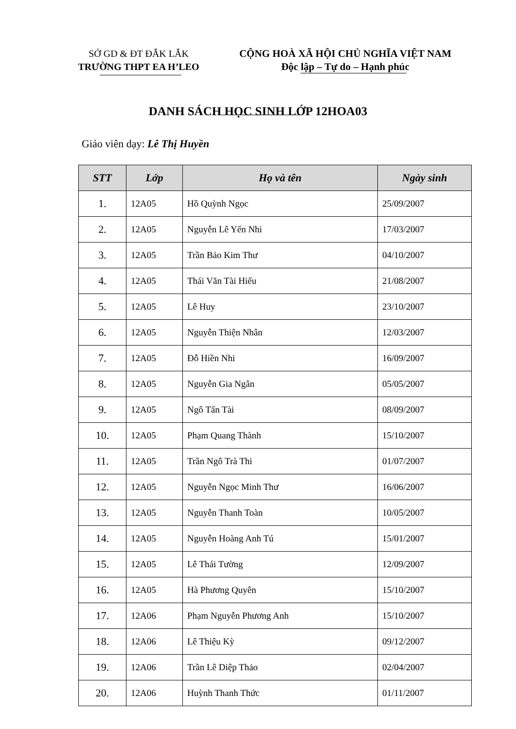SỞ GD & ĐT ĐẮK LẮK
TRƯỜNG THPT EA H’LEO
CỘNG HOÀ XÃ HỘI CHỦ NGHĨA VIỆT NAM
Độc lập – Tự do – Hạnh phúc
DANH SÁCH HỌC SINH LỚP 12HOA03
Giáo viên dạy: Lê Thị Huyền
| STT | Lớp | Họ và tên | Ngày sinh |
| --- | --- | --- | --- |
| 1. | 12A05 | Hồ Quỳnh Ngọc | 25/09/2007 |
| 2. | 12A05 | Nguyễn Lê Yến Nhi | 17/03/2007 |
| 3. | 12A05 | Trần Bảo Kim Thư | 04/10/2007 |
| 4. | 12A05 | Thái Văn Tài Hiếu | 21/08/2007 |
| 5. | 12A05 | Lê Huy | 23/10/2007 |
| 6. | 12A05 | Nguyễn Thiện Nhân | 12/03/2007 |
| 7. | 12A05 | Đỗ Hiền Nhi | 16/09/2007 |
| 8. | 12A05 | Nguyễn Gia Ngân | 05/05/2007 |
| 9. | 12A05 | Ngô Tấn Tài | 08/09/2007 |
| 10. | 12A05 | Phạm Quang Thành | 15/10/2007 |
| 11. | 12A05 | Trần Ngô Trà Thi | 01/07/2007 |
| 12. | 12A05 | Nguyễn Ngọc Minh Thư | 16/06/2007 |
| 13. | 12A05 | Nguyễn Thanh Toàn | 10/05/2007 |
| 14. | 12A05 | Nguyễn Hoàng Anh Tú | 15/01/2007 |
| 15. | 12A05 | Lê Thái Tường | 12/09/2007 |
| 16. | 12A05 | Hà Phương Quyên | 15/10/2007 |
| 17. | 12A06 | Phạm Nguyễn Phương Anh | 15/10/2007 |
| 18. | 12A06 | Lê Thiệu Kỳ | 09/12/2007 |
| 19. | 12A06 | Trần Lê Diệp Thảo | 02/04/2007 |
| 20. | 12A06 | Huỳnh Thanh Thức | 01/11/2007 |